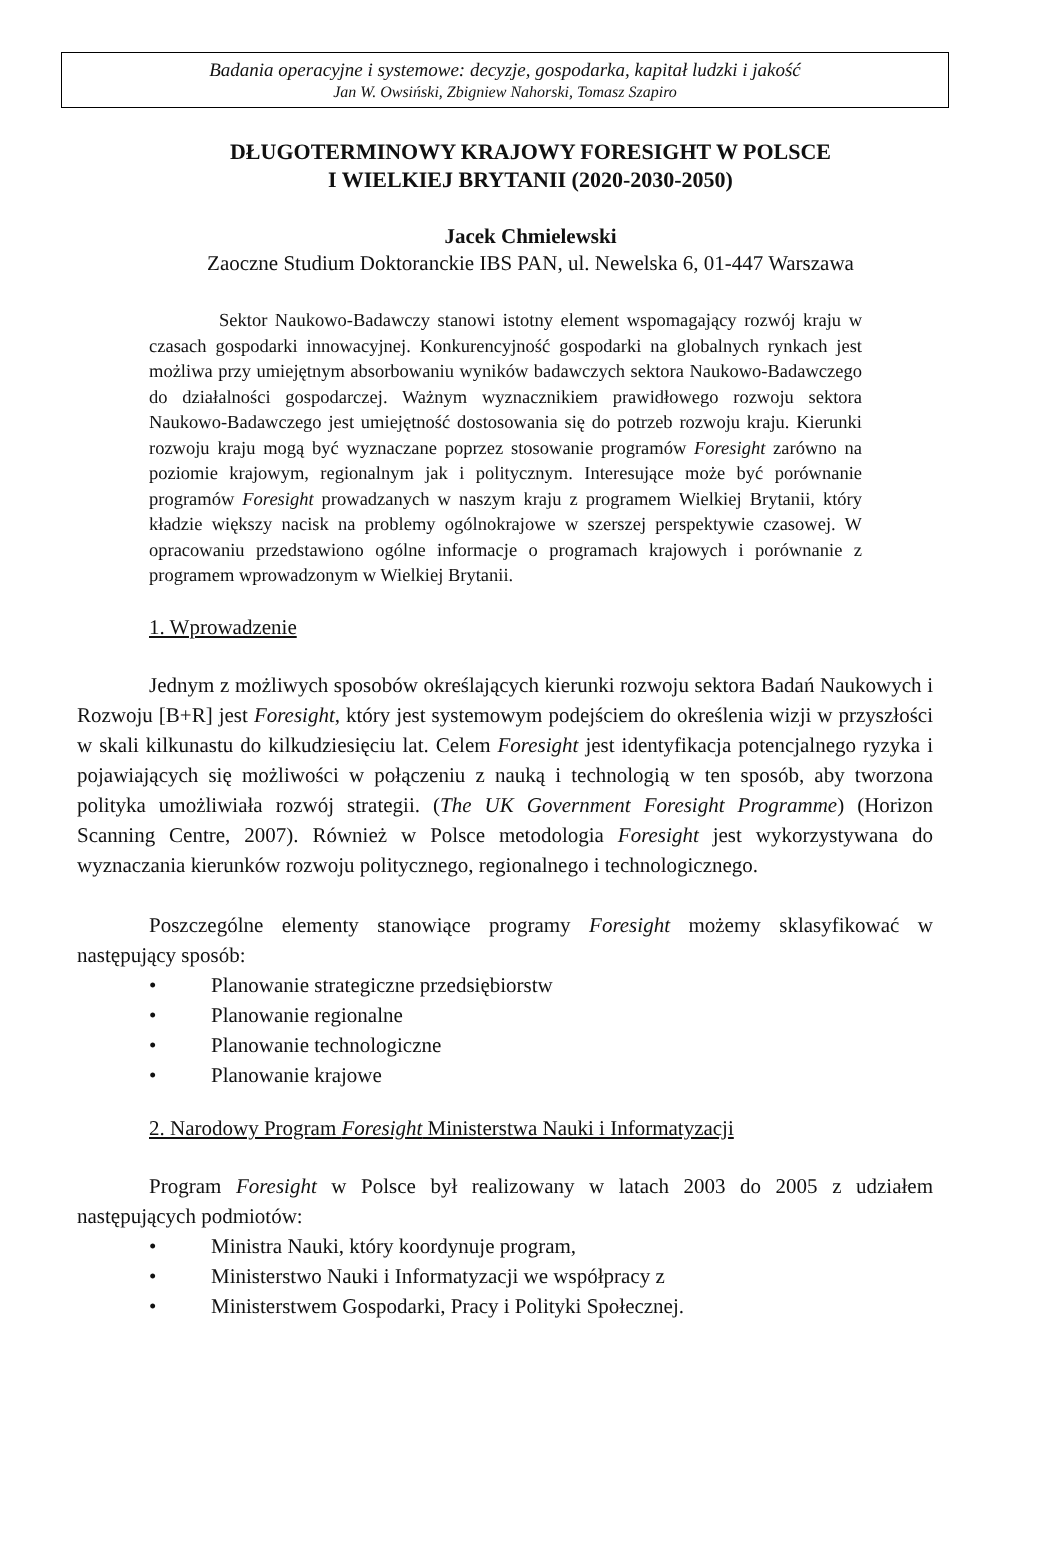Badania operacyjne i systemowe: decyzje, gospodarka, kapitał ludzki i jakość
Jan W. Owsiński, Zbigniew Nahorski, Tomasz Szapiro
DŁUGOTERMINOWY KRAJOWY FORESIGHT W POLSCE
I WIELKIEJ BRYTANII (2020-2030-2050)
Jacek Chmielewski
Zaoczne Studium Doktoranckie IBS PAN, ul. Newelska 6, 01-447 Warszawa
Sektor Naukowo-Badawczy stanowi istotny element wspomagający rozwój kraju w czasach gospodarki innowacyjnej. Konkurencyjność gospodarki na globalnych rynkach jest możliwa przy umiejętnym absorbowaniu wyników badawczych sektora Naukowo-Badawczego do działalności gospodarczej. Ważnym wyznacznikiem prawidłowego rozwoju sektora Naukowo-Badawczego jest umiejętność dostosowania się do potrzeb rozwoju kraju. Kierunki rozwoju kraju mogą być wyznaczane poprzez stosowanie programów Foresight zarówno na poziomie krajowym, regionalnym jak i politycznym. Interesujące może być porównanie programów Foresight prowadzanych w naszym kraju z programem Wielkiej Brytanii, który kładzie większy nacisk na problemy ogólnokrajowe w szerszej perspektywie czasowej. W opracowaniu przedstawiono ogólne informacje o programach krajowych i porównanie z programem wprowadzonym w Wielkiej Brytanii.
1. Wprowadzenie
Jednym z możliwych sposobów określających kierunki rozwoju sektora Badań Naukowych i Rozwoju [B+R] jest Foresight, który jest systemowym podejściem do określenia wizji w przyszłości w skali kilkunastu do kilkudziesięciu lat. Celem Foresight jest identyfikacja potencjalnego ryzyka i pojawiających się możliwości w połączeniu z nauką i technologią w ten sposób, aby tworzona polityka umożliwiała rozwój strategii. (The UK Government Foresight Programme) (Horizon Scanning Centre, 2007). Również w Polsce metodologia Foresight jest wykorzystywana do wyznaczania kierunków rozwoju politycznego, regionalnego i technologicznego.
Poszczególne elementy stanowiące programy Foresight możemy sklasyfikować w następujący sposób:
• Planowanie strategiczne przedsiębiorstw
• Planowanie regionalne
• Planowanie technologiczne
• Planowanie krajowe
2. Narodowy Program Foresight Ministerstwa Nauki i Informatyzacji
Program Foresight w Polsce był realizowany w latach 2003 do 2005 z udziałem następujących podmiotów:
• Ministra Nauki, który koordynuje program,
• Ministerstwo Nauki i Informatyzacji we współpracy z
• Ministerstwem Gospodarki, Pracy i Polityki Społecznej.